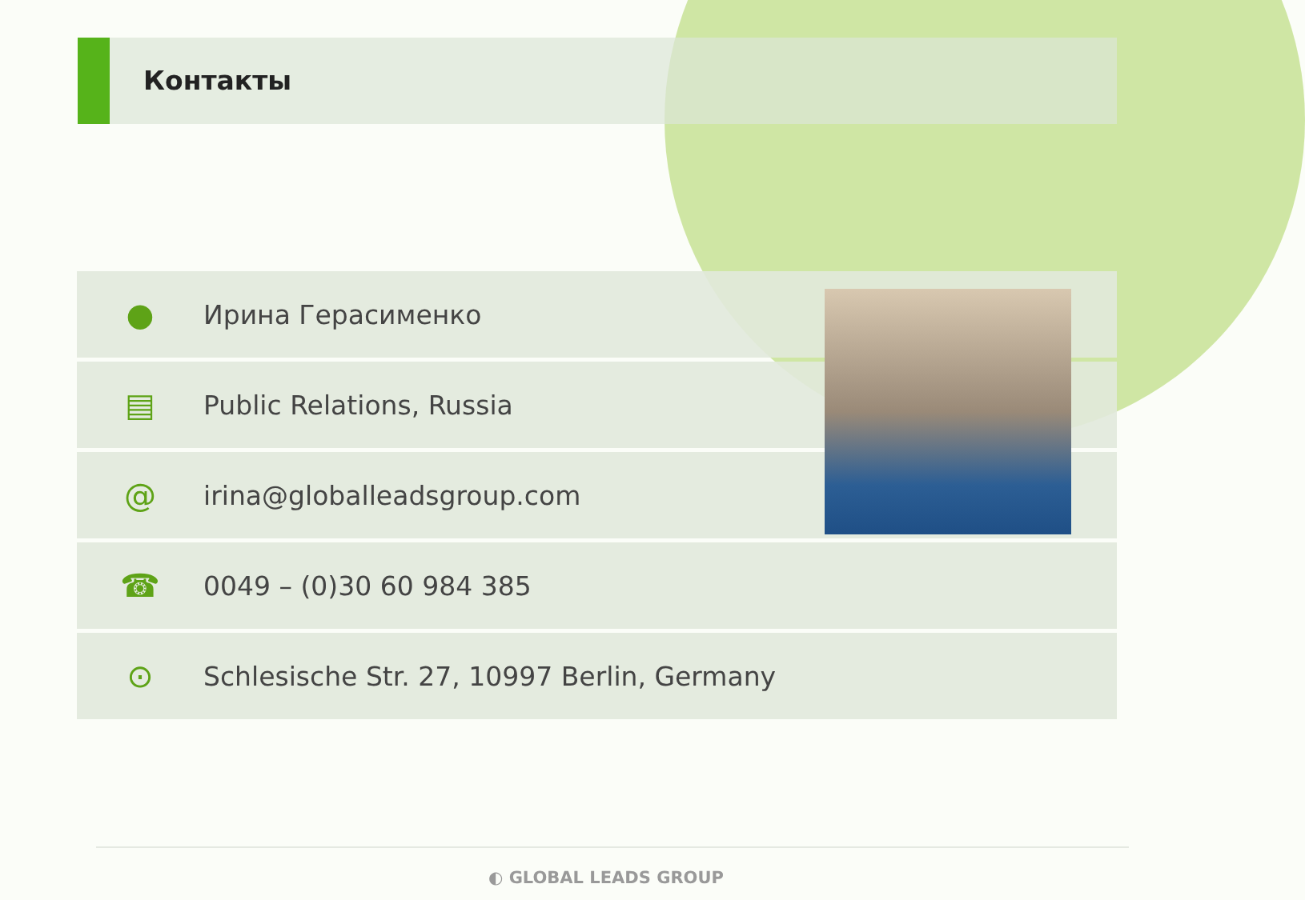Контакты
● Ирина Герасименко
▤ Public Relations, Russia
@ irina@globalleadsgroup.com
☎ 0049 – (0)30 60 984 385
⊙ Schlesische Str. 27, 10997 Berlin, Germany
◐ GLOBAL LEADS GROUP